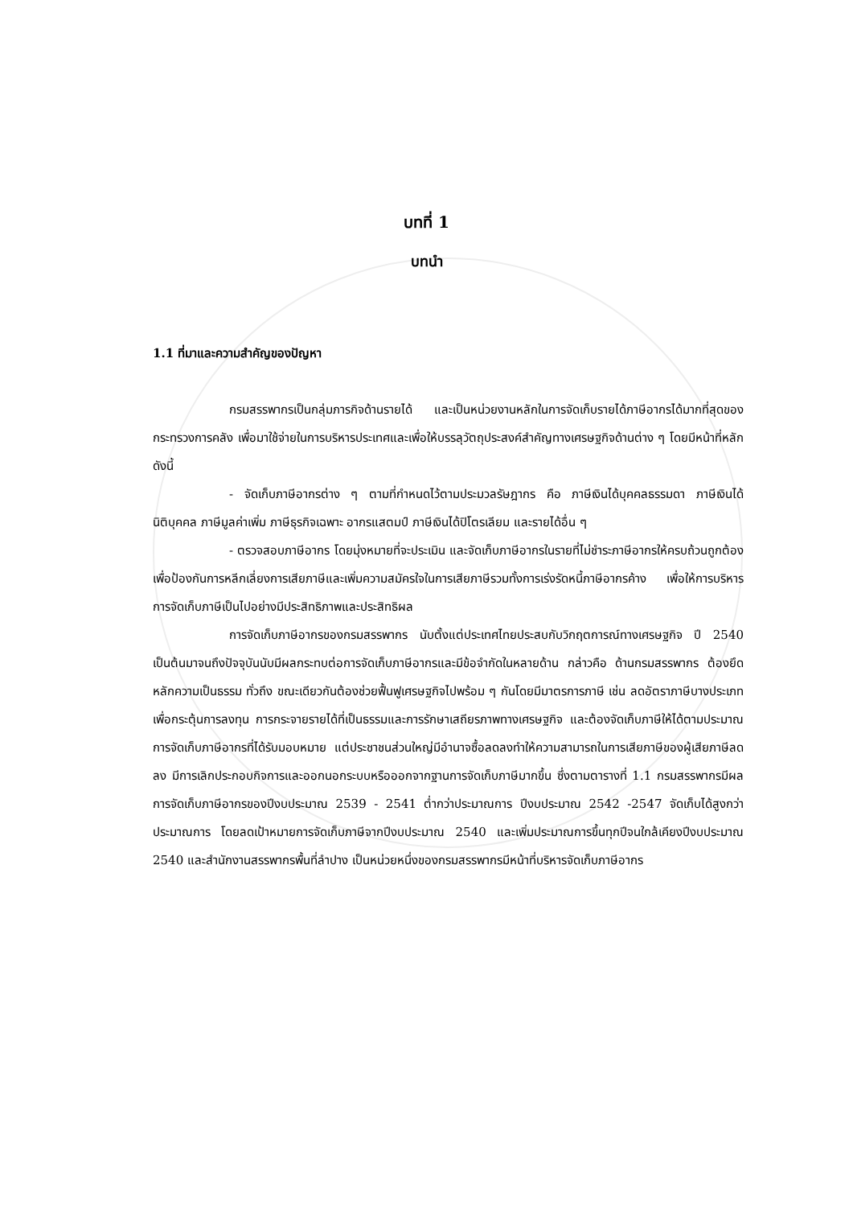บทที่ 1
บทนำ
1.1 ที่มาและความสำคัญของปัญหา
กรมสรรพากรเป็นกลุ่มภารกิจด้านรายได้ และเป็นหน่วยงานหลักในการจัดเก็บรายได้ภาษีอากรได้มากที่สุดของกระทรวงการคลัง เพื่อมาใช้จ่ายในการบริหารประเทศและเพื่อให้บรรลุวัตถุประสงค์สำคัญทางเศรษฐกิจด้านต่าง ๆ โดยมีหน้าที่หลักดังนี้
- จัดเก็บภาษีอากรต่าง ๆ ตามที่กำหนดไว้ตามประมวลรัษฎากร คือ ภาษีเงินได้บุคคลธรรมดา ภาษีเงินได้นิติบุคคล ภาษีมูลค่าเพิ่ม ภาษีธุรกิจเฉพาะ อากรแสตมป์ ภาษีเงินได้ปิโตรเลียม และรายได้อื่น ๆ
- ตรวจสอบภาษีอากร โดยมุ่งหมายที่จะประเมิน และจัดเก็บภาษีอากรในรายที่ไม่ชำระภาษีอากรให้ครบถ้วนถูกต้อง เพื่อป้องกันการหลีกเลี่ยงการเสียภาษีและเพิ่มความสมัครใจในการเสียภาษีรวมทั้งการเร่งรัดหนี้ภาษีอากรค้าง เพื่อให้การบริหารการจัดเก็บภาษีเป็นไปอย่างมีประสิทธิภาพและประสิทธิผล
การจัดเก็บภาษีอากรของกรมสรรพากร นับตั้งแต่ประเทศไทยประสบกับวิกฤตการณ์ทางเศรษฐกิจ ปี 2540 เป็นต้นมาจนถึงปัจจุบันนับมีผลกระทบต่อการจัดเก็บภาษีอากรและมีข้อจำกัดในหลายด้าน กล่าวคือ ด้านกรมสรรพากร ต้องยึดหลักความเป็นธรรม ทั่วถึง ขณะเดียวกันต้องช่วยฟื้นฟูเศรษฐกิจไปพร้อม ๆ กันโดยมีมาตรการภาษี เช่น ลดอัตราภาษีบางประเภท เพื่อกระตุ้นการลงทุน การกระจายรายได้ที่เป็นธรรมและการรักษาเสถียรภาพทางเศรษฐกิจ และต้องจัดเก็บภาษีให้ได้ตามประมาณการจัดเก็บภาษีอากรที่ได้รับมอบหมาย แต่ประชาชนส่วนใหญ่มีอำนาจซื้อลดลงทำให้ความสามารถในการเสียภาษีของผู้เสียภาษีลดลง มีการเลิกประกอบกิจการและออกนอกระบบหรือออกจากฐานการจัดเก็บภาษีมากขึ้น ซึ่งตามตารางที่ 1.1 กรมสรรพากรมีผลการจัดเก็บภาษีอากรของปีงบประมาณ 2539 - 2541 ต่ำกว่าประมาณการ ปีงบประมาณ 2542 -2547 จัดเก็บได้สูงกว่าประมาณการ โดยลดเป้าหมายการจัดเก็บภาษีจากปีงบประมาณ 2540 และเพิ่มประมาณการขึ้นทุกปีจนใกล้เคียงปีงบประมาณ 2540 และสำนักงานสรรพากรพื้นที่ลำปาง เป็นหน่วยหนึ่งของกรมสรรพากรมีหน้าที่บริหารจัดเก็บภาษีอากร